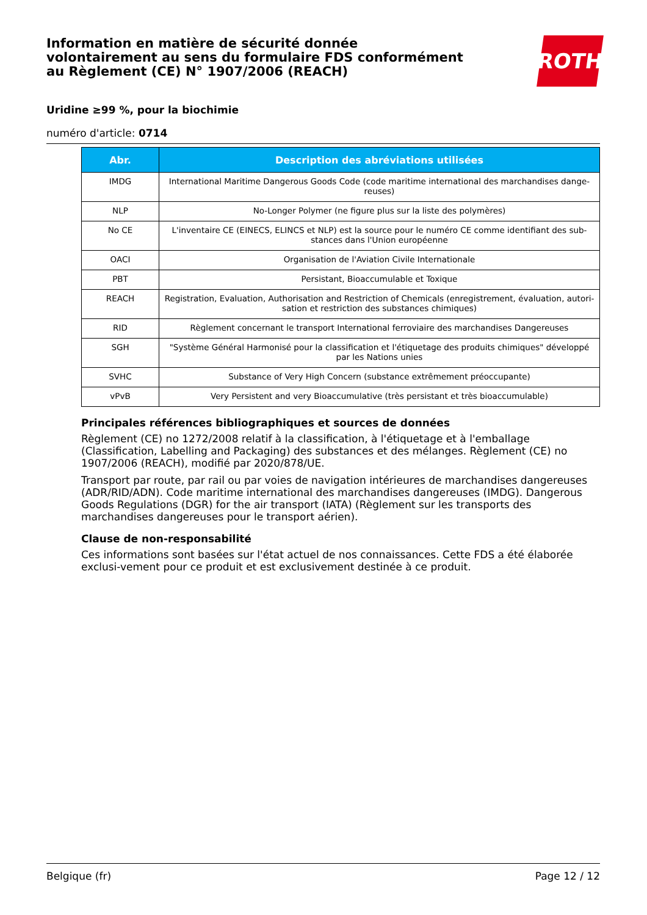Information en matière de sécurité donnée
volontairement au sens du formulaire FDS conformément
au Règlement (CE) N° 1907/2006 (REACH)
ROTH
Uridine ≥99 %, pour la biochimie
numéro d'article: 0714
| Abr. | Description des abréviations utilisées |
| --- | --- |
| IMDG | International Maritime Dangerous Goods Code (code maritime international des marchandises dange-reuses) |
| NLP | No-Longer Polymer (ne figure plus sur la liste des polymères) |
| No CE | L'inventaire CE (EINECS, ELINCS et NLP) est la source pour le numéro CE comme identifiant des sub-stances dans l'Union européenne |
| OACI | Organisation de l'Aviation Civile Internationale |
| PBT | Persistant, Bioaccumulable et Toxique |
| REACH | Registration, Evaluation, Authorisation and Restriction of Chemicals (enregistrement, évaluation, autori-sation et restriction des substances chimiques) |
| RID | Règlement concernant le transport International ferroviaire des marchandises Dangereuses |
| SGH | "Système Général Harmonisé pour la classification et l'étiquetage des produits chimiques" développé par les Nations unies |
| SVHC | Substance of Very High Concern (substance extrêmement préoccupante) |
| vPvB | Very Persistent and very Bioaccumulative (très persistant et très bioaccumulable) |
Principales références bibliographiques et sources de données
Règlement (CE) no 1272/2008 relatif à la classification, à l'étiquetage et à l'emballage (Classification, Labelling and Packaging) des substances et des mélanges. Règlement (CE) no 1907/2006 (REACH), modifié par 2020/878/UE.
Transport par route, par rail ou par voies de navigation intérieures de marchandises dangereuses (ADR/RID/ADN). Code maritime international des marchandises dangereuses (IMDG). Dangerous Goods Regulations (DGR) for the air transport (IATA) (Règlement sur les transports des marchandises dangereuses pour le transport aérien).
Clause de non-responsabilité
Ces informations sont basées sur l'état actuel de nos connaissances. Cette FDS a été élaborée exclusi-vement pour ce produit et est exclusivement destinée à ce produit.
Belgique (fr) Page 12 / 12